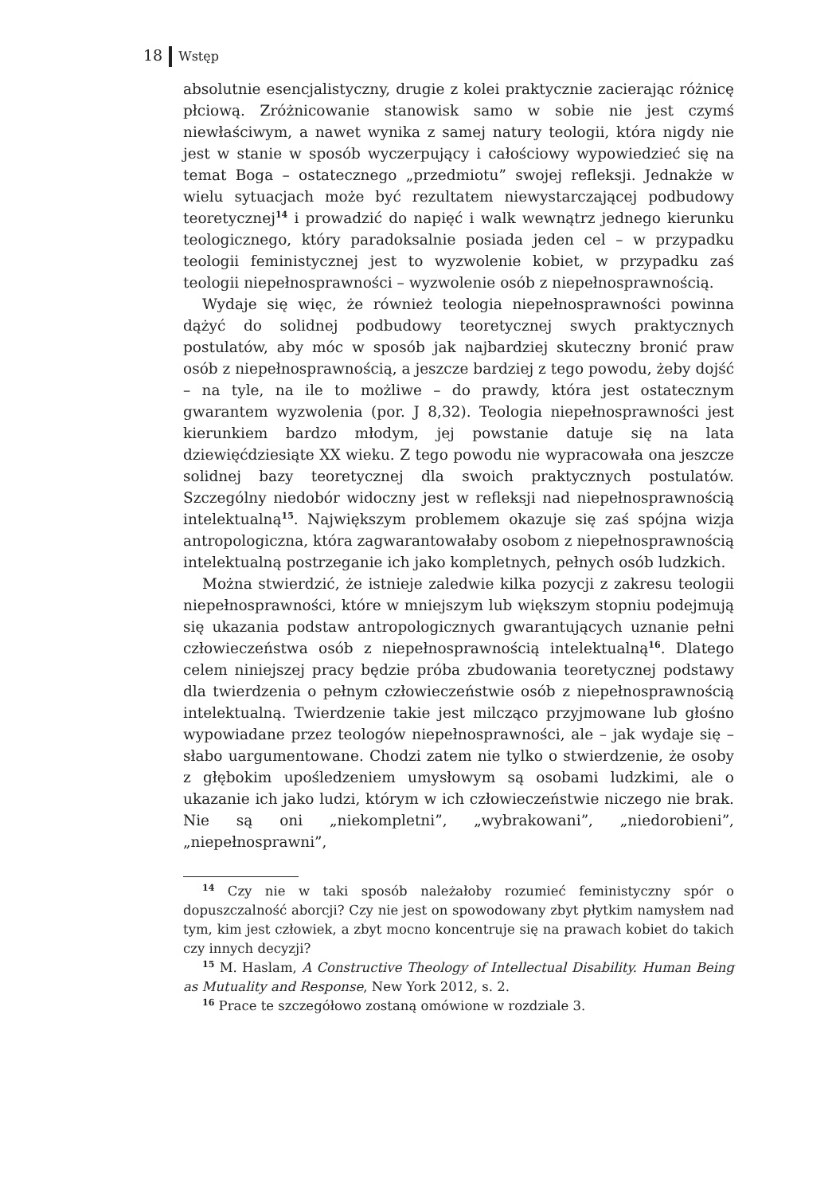18 Wstęp
absolutnie esencjalistyczny, drugie z kolei praktycznie zacierając różnicę płciową. Zróżnicowanie stanowisk samo w sobie nie jest czymś niewłaściwym, a nawet wynika z samej natury teologii, która nigdy nie jest w stanie w sposób wyczerpujący i całościowy wypowiedzieć się na temat Boga – ostatecznego „przedmiotu” swojej refleksji. Jednakże w wielu sytuacjach może być rezultatem niewystarczającej podbudowy teoretycznej<sup>14</sup> i prowadzić do napięć i walk wewnątrz jednego kierunku teologicznego, który paradoksalnie posiada jeden cel – w przypadku teologii feministycznej jest to wyzwolenie kobiet, w przypadku zaś teologii niepełnosprawności – wyzwolenie osób z niepełnosprawnością.
Wydaje się więc, że również teologia niepełnosprawności powinna dążyć do solidnej podbudowy teoretycznej swych praktycznych postulatów, aby móc w sposób jak najbardziej skuteczny bronić praw osób z niepełnosprawnością, a jeszcze bardziej z tego powodu, żeby dojść – na tyle, na ile to możliwe – do prawdy, która jest ostatecznym gwarantem wyzwolenia (por. J 8,32). Teologia niepełnosprawności jest kierunkiem bardzo młodym, jej powstanie datuje się na lata dziewięćdziesiąte XX wieku. Z tego powodu nie wypracowała ona jeszcze solidnej bazy teoretycznej dla swoich praktycznych postulatów. Szczególny niedobór widoczny jest w refleksji nad niepełnosprawnością intelektualną<sup>15</sup>. Największym problemem okazuje się zaś spójna wizja antropologiczna, która zagwarantowałaby osobom z niepełnosprawnością intelektualną postrzeganie ich jako kompletnych, pełnych osób ludzkich.
Można stwierdzić, że istnieje zaledwie kilka pozycji z zakresu teologii niepełnosprawności, które w mniejszym lub większym stopniu podejmują się ukazania podstaw antropologicznych gwarantujących uznanie pełni człowieczeństwa osób z niepełnosprawnością intelektualną<sup>16</sup>. Dlatego celem niniejszej pracy będzie próba zbudowania teoretycznej podstawy dla twierdzenia o pełnym człowieczeństwie osób z niepełnosprawnością intelektualną. Twierdzenie takie jest milcząco przyjmowane lub głośno wypowiadane przez teologów niepełnosprawności, ale – jak wydaje się – słabo uargumentowane. Chodzi zatem nie tylko o stwierdzenie, że osoby z głębokim upośledzeniem umysłowym są osobami ludzkimi, ale o ukazanie ich jako ludzi, którym w ich człowieczeństwie niczego nie brak. Nie są oni „niekompletni”, „wybrakowani”, „niedorobieni”, „niepełnosprawni”,
<sup>14</sup> Czy nie w taki sposób należałoby rozumieć feministyczny spór o dopuszczalność aborcji? Czy nie jest on spowodowany zbyt płytkim namysłem nad tym, kim jest człowiek, a zbyt mocno koncentruje się na prawach kobiet do takich czy innych decyzji?
<sup>15</sup> M. Haslam, A Constructive Theology of Intellectual Disability. Human Being as Mutuality and Response, New York 2012, s. 2.
<sup>16</sup> Prace te szczegółowo zostaną omówione w rozdziale 3.